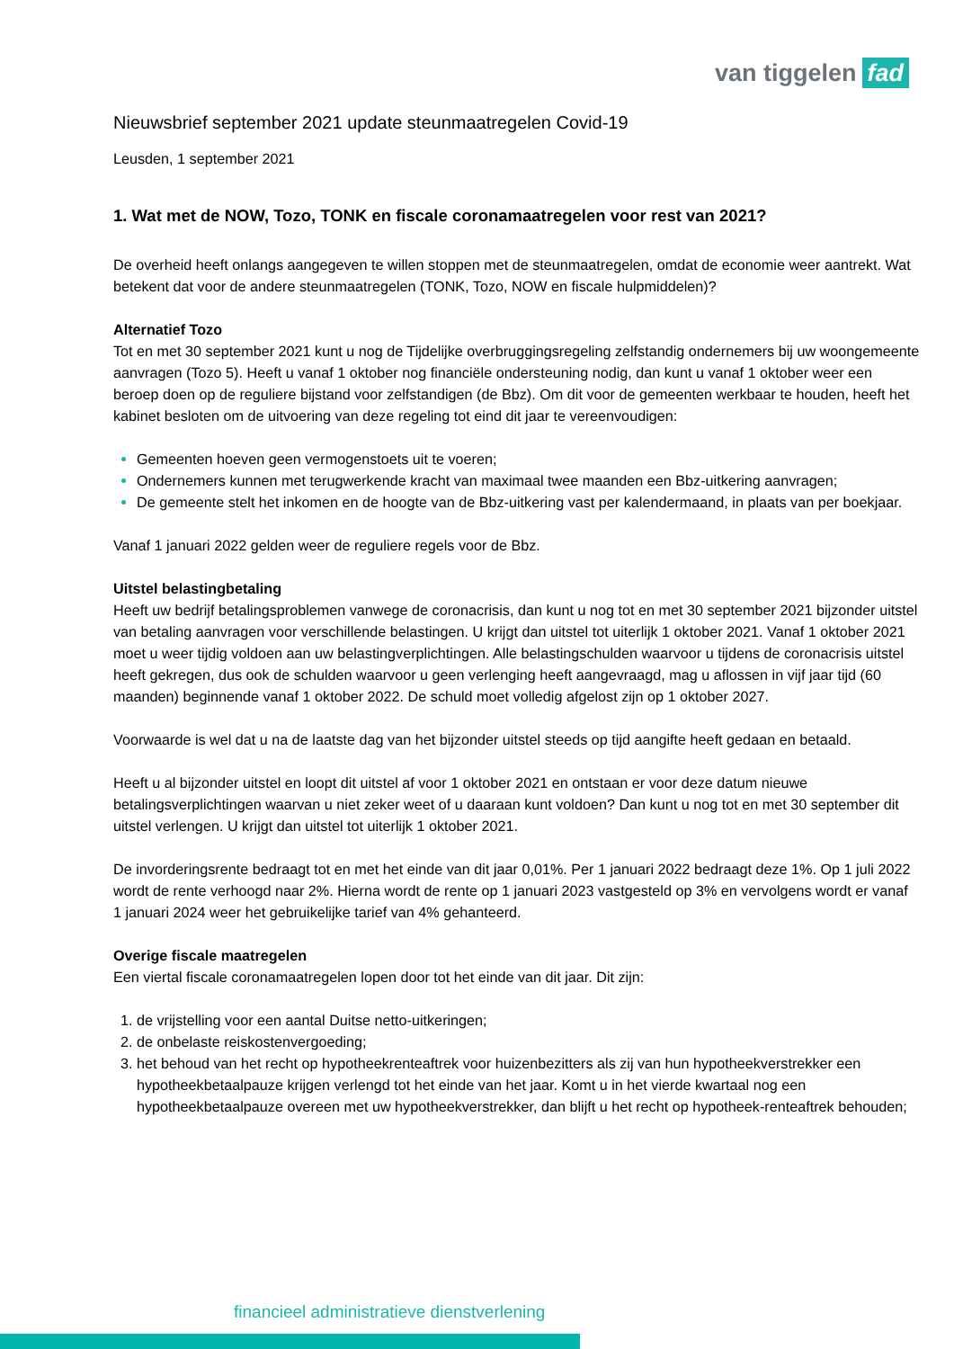van tiggelen fad
Nieuwsbrief september 2021 update steunmaatregelen Covid-19
Leusden, 1 september 2021
1. Wat met de NOW, Tozo, TONK en fiscale coronamaatregelen voor rest van 2021?
De overheid heeft onlangs aangegeven te willen stoppen met de steunmaatregelen, omdat de economie weer aantrekt. Wat betekent dat voor de andere steunmaatregelen (TONK, Tozo, NOW en fiscale hulpmiddelen)?
Alternatief Tozo
Tot en met 30 september 2021 kunt u nog de Tijdelijke overbruggingsregeling zelfstandig ondernemers bij uw woongemeente aanvragen (Tozo 5). Heeft u vanaf 1 oktober nog financiële ondersteuning nodig, dan kunt u vanaf 1 oktober weer een beroep doen op de reguliere bijstand voor zelfstandigen (de Bbz). Om dit voor de gemeenten werkbaar te houden, heeft het kabinet besloten om de uitvoering van deze regeling tot eind dit jaar te vereenvoudigen:
Gemeenten hoeven geen vermogenstoets uit te voeren;
Ondernemers kunnen met terugwerkende kracht van maximaal twee maanden een Bbz-uitkering aanvragen;
De gemeente stelt het inkomen en de hoogte van de Bbz-uitkering vast per kalendermaand, in plaats van per boekjaar.
Vanaf 1 januari 2022 gelden weer de reguliere regels voor de Bbz.
Uitstel belastingbetaling
Heeft uw bedrijf betalingsproblemen vanwege de coronacrisis, dan kunt u nog tot en met 30 september 2021 bijzonder uitstel van betaling aanvragen voor verschillende belastingen. U krijgt dan uitstel tot uiterlijk 1 oktober 2021. Vanaf 1 oktober 2021 moet u weer tijdig voldoen aan uw belastingverplichtingen. Alle belastingschulden waarvoor u tijdens de coronacrisis uitstel heeft gekregen, dus ook de schulden waarvoor u geen verlenging heeft aangevraagd, mag u aflossen in vijf jaar tijd (60 maanden) beginnende vanaf 1 oktober 2022. De schuld moet volledig afgelost zijn op 1 oktober 2027.
Voorwaarde is wel dat u na de laatste dag van het bijzonder uitstel steeds op tijd aangifte heeft gedaan en betaald.
Heeft u al bijzonder uitstel en loopt dit uitstel af voor 1 oktober 2021 en ontstaan er voor deze datum nieuwe betalingsverplichtingen waarvan u niet zeker weet of u daaraan kunt voldoen? Dan kunt u nog tot en met 30 september dit uitstel verlengen. U krijgt dan uitstel tot uiterlijk 1 oktober 2021.
De invorderingsrente bedraagt tot en met het einde van dit jaar 0,01%. Per 1 januari 2022 bedraagt deze 1%. Op 1 juli 2022 wordt de rente verhoogd naar 2%. Hierna wordt de rente op 1 januari 2023 vastgesteld op 3% en vervolgens wordt er vanaf 1 januari 2024 weer het gebruikelijke tarief van 4% gehanteerd.
Overige fiscale maatregelen
Een viertal fiscale coronamaatregelen lopen door tot het einde van dit jaar. Dit zijn:
de vrijstelling voor een aantal Duitse netto-uitkeringen;
de onbelaste reiskostenvergoeding;
het behoud van het recht op hypotheekrenteaftrek voor huizenbezitters als zij van hun hypotheekverstrekker een hypotheekbetaalpauze krijgen verlengd tot het einde van het jaar. Komt u in het vierde kwartaal nog een hypotheekbetaalpauze overeen met uw hypotheekverstrekker, dan blijft u het recht op hypotheek-renteaftrek behouden;
financieel administratieve dienstverlening